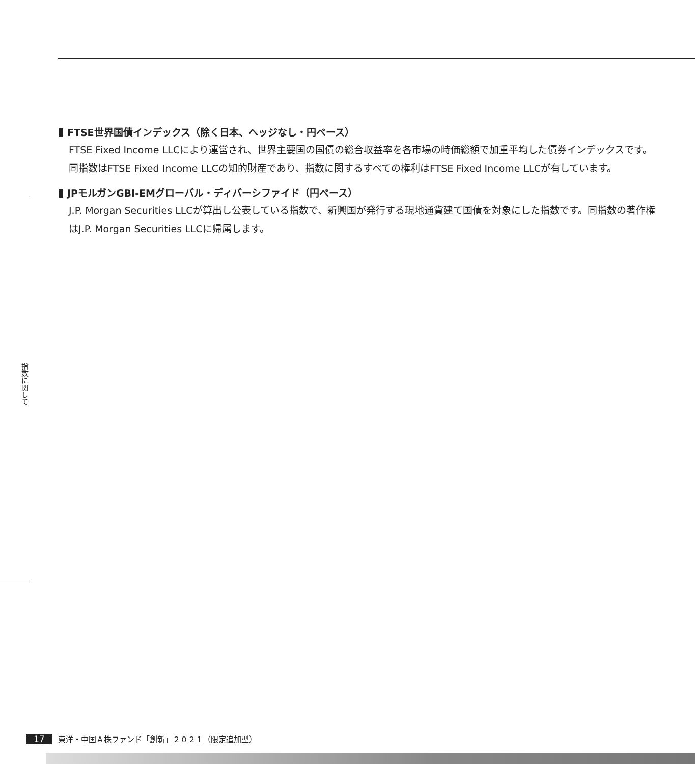FTSE世界国債インデックス（除く日本、ヘッジなし・円ベース）
FTSE Fixed Income LLCにより運営され、世界主要国の国債の総合収益率を各市場の時価総額で加重平均した債券インデックスです。同指数はFTSE Fixed Income LLCの知的財産であり、指数に関するすべての権利はFTSE Fixed Income LLCが有しています。
JPモルガンGBI-EMグローバル・ディバーシファイド（円ベース）
J.P. Morgan Securities LLCが算出し公表している指数で、新興国が発行する現地通貨建て国債を対象にした指数です。同指数の著作権はJ.P. Morgan Securities LLCに帰属します。
指数に関して
17 東洋・中国Ａ株ファンド「創新」２０２１（限定追加型）